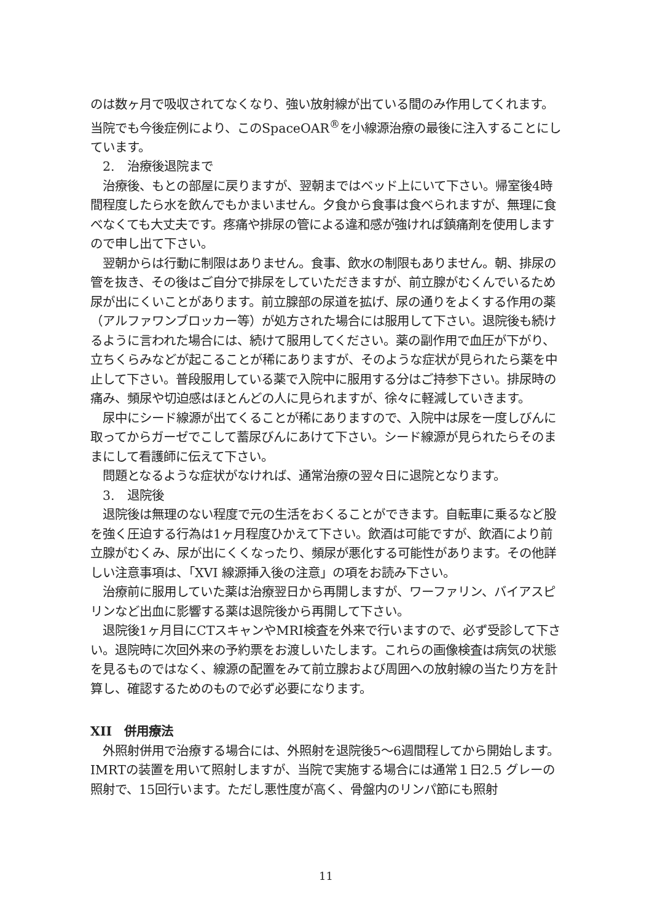のは数ヶ月で吸収されてなくなり、強い放射線が出ている間のみ作用してくれます。当院でも今後症例により、このSpaceOAR<sup>®</sup>を小線源治療の最後に注入することにしています。
2.　治療後退院まで
治療後、もとの部屋に戻りますが、翌朝まではベッド上にいて下さい。帰室後4時間程度したら水を飲んでもかまいません。夕食から食事は食べられますが、無理に食べなくても大丈夫です。疼痛や排尿の管による違和感が強ければ鎮痛剤を使用しますので申し出て下さい。
翌朝からは行動に制限はありません。食事、飲水の制限もありません。朝、排尿の管を抜き、その後はご自分で排尿をしていただきますが、前立腺がむくんでいるため尿が出にくいことがあります。前立腺部の尿道を拡げ、尿の通りをよくする作用の薬（アルファワンブロッカー等）が処方された場合には服用して下さい。退院後も続けるように言われた場合には、続けて服用してください。薬の副作用で血圧が下がり、立ちくらみなどが起こることが稀にありますが、そのような症状が見られたら薬を中止して下さい。普段服用している薬で入院中に服用する分はご持参下さい。排尿時の痛み、頻尿や切迫感はほとんどの人に見られますが、徐々に軽減していきます。
尿中にシード線源が出てくることが稀にありますので、入院中は尿を一度しびんに取ってからガーゼでこして蓄尿びんにあけて下さい。シード線源が見られたらそのままにして看護師に伝えて下さい。
問題となるような症状がなければ、通常治療の翌々日に退院となります。
3.　退院後
退院後は無理のない程度で元の生活をおくることができます。自転車に乗るなど股を強く圧迫する行為は1ヶ月程度ひかえて下さい。飲酒は可能ですが、飲酒により前立腺がむくみ、尿が出にくくなったり、頻尿が悪化する可能性があります。その他詳しい注意事項は、「XVI 線源挿入後の注意」の項をお読み下さい。
治療前に服用していた薬は治療翌日から再開しますが、ワーファリン、バイアスピリンなど出血に影響する薬は退院後から再開して下さい。
退院後1ヶ月目にCTスキャンやMRI検査を外来で行いますので、必ず受診して下さい。退院時に次回外来の予約票をお渡しいたします。これらの画像検査は病気の状態を見るものではなく、線源の配置をみて前立腺および周囲への放射線の当たり方を計算し、確認するためのもので必ず必要になります。
XII　併用療法
外照射併用で治療する場合には、外照射を退院後5～6週間程してから開始します。IMRTの装置を用いて照射しますが、当院で実施する場合には通常１日2.5 グレーの照射で、15回行います。ただし悪性度が高く、骨盤内のリンパ節にも照射
11